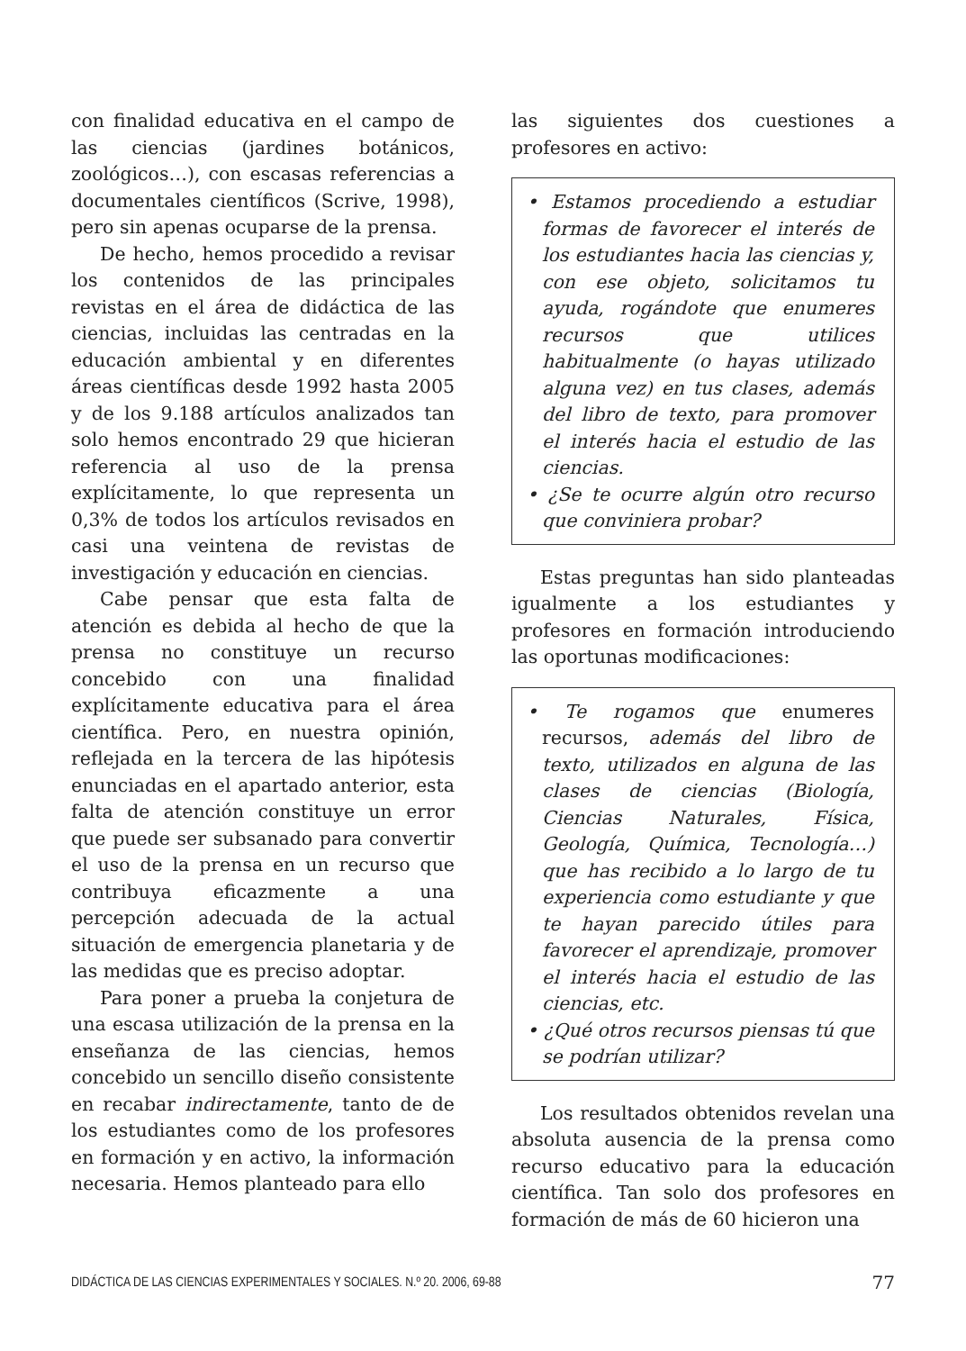con finalidad educativa en el campo de las ciencias (jardines botánicos, zoológicos…), con escasas referencias a documentales científicos (Scrive, 1998), pero sin apenas ocuparse de la prensa.
De hecho, hemos procedido a revisar los contenidos de las principales revistas en el área de didáctica de las ciencias, incluidas las centradas en la educación ambiental y en diferentes áreas científicas desde 1992 hasta 2005 y de los 9.188 artículos analizados tan solo hemos encontrado 29 que hicieran referencia al uso de la prensa explícitamente, lo que representa un 0,3% de todos los artículos revisados en casi una veintena de revistas de investigación y educación en ciencias.
Cabe pensar que esta falta de atención es debida al hecho de que la prensa no constituye un recurso concebido con una finalidad explícitamente educativa para el área científica. Pero, en nuestra opinión, reflejada en la tercera de las hipótesis enunciadas en el apartado anterior, esta falta de atención constituye un error que puede ser subsanado para convertir el uso de la prensa en un recurso que contribuya eficazmente a una percepción adecuada de la actual situación de emergencia planetaria y de las medidas que es preciso adoptar.
Para poner a prueba la conjetura de una escasa utilización de la prensa en la enseñanza de las ciencias, hemos concebido un sencillo diseño consistente en recabar indirectamente, tanto de de los estudiantes como de los profesores en formación y en activo, la información necesaria. Hemos planteado para ello
las siguientes dos cuestiones a profesores en activo:
• Estamos procediendo a estudiar formas de favorecer el interés de los estudiantes hacia las ciencias y, con ese objeto, solicitamos tu ayuda, rogándote que enumeres recursos que utilices habitualmente (o hayas utilizado alguna vez) en tus clases, además del libro de texto, para promover el interés hacia el estudio de las ciencias.
• ¿Se te ocurre algún otro recurso que conviniera probar?
Estas preguntas han sido planteadas igualmente a los estudiantes y profesores en formación introduciendo las oportunas modificaciones:
• Te rogamos que enumeres recursos, además del libro de texto, utilizados en alguna de las clases de ciencias (Biología, Ciencias Naturales, Física, Geología, Química, Tecnología…) que has recibido a lo largo de tu experiencia como estudiante y que te hayan parecido útiles para favorecer el aprendizaje, promover el interés hacia el estudio de las ciencias, etc.
• ¿Qué otros recursos piensas tú que se podrían utilizar?
Los resultados obtenidos revelan una absoluta ausencia de la prensa como recurso educativo para la educación científica. Tan solo dos profesores en formación de más de 60 hicieron una
DIDÁCTICA DE LAS CIENCIAS EXPERIMENTALES Y SOCIALES. N.º 20. 2006, 69-88 77